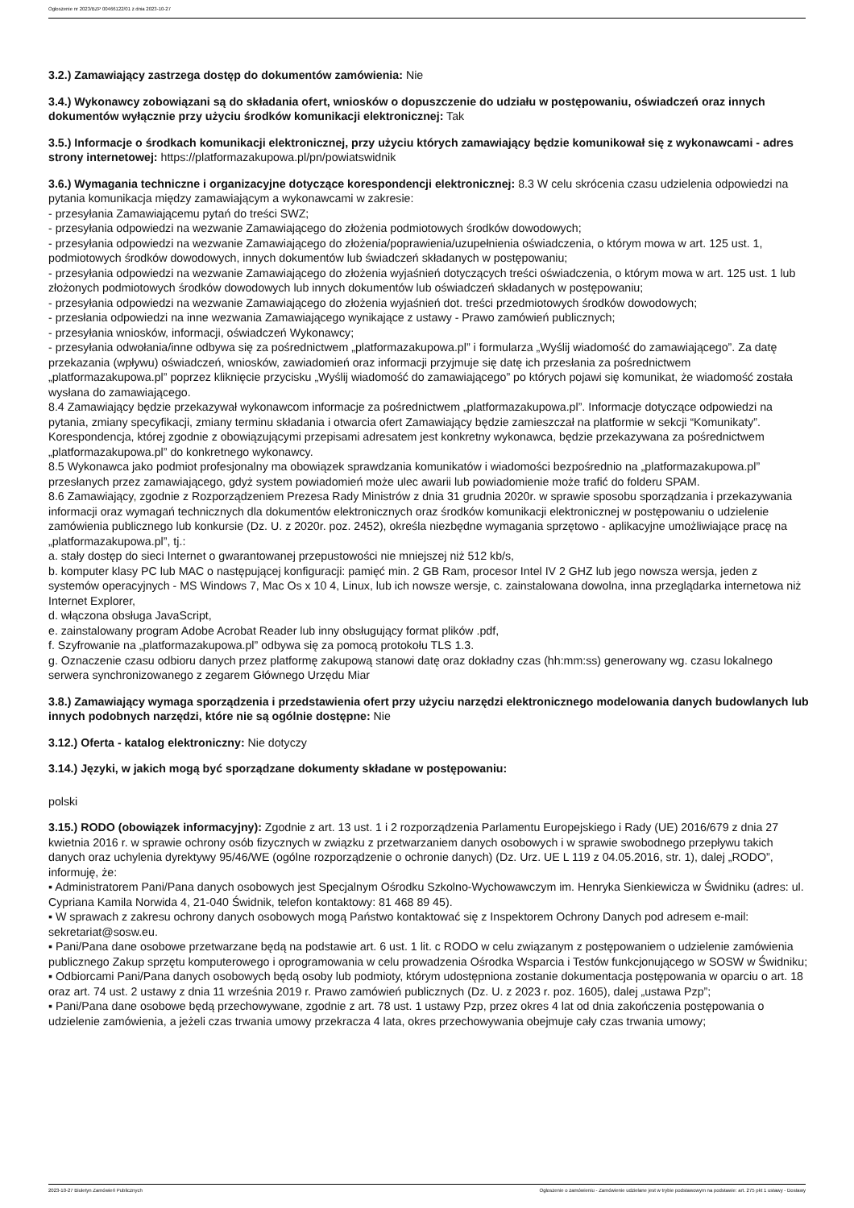Ogłoszenie nr 2023/BZP 00466122/01 z dnia 2023-10-27
3.2.) Zamawiający zastrzega dostęp do dokumentów zamówienia: Nie
3.4.) Wykonawcy zobowiązani są do składania ofert, wniosków o dopuszczenie do udziału w postępowaniu, oświadczeń oraz innych dokumentów wyłącznie przy użyciu środków komunikacji elektronicznej: Tak
3.5.) Informacje o środkach komunikacji elektronicznej, przy użyciu których zamawiający będzie komunikował się z wykonawcami - adres strony internetowej: https://platformazakupowa.pl/pn/powiatswidnik
3.6.) Wymagania techniczne i organizacyjne dotyczące korespondencji elektronicznej: 8.3 W celu skrócenia czasu udzielenia odpowiedzi na pytania komunikacja między zamawiającym a wykonawcami w zakresie:
- przesyłania Zamawiającemu pytań do treści SWZ;
- przesyłania odpowiedzi na wezwanie Zamawiającego do złożenia podmiotowych środków dowodowych;
- przesyłania odpowiedzi na wezwanie Zamawiającego do złożenia/poprawienia/uzupełnienia oświadczenia, o którym mowa w art. 125 ust. 1, podmiotowych środków dowodowych, innych dokumentów lub świadczeń składanych w postępowaniu;
- przesyłania odpowiedzi na wezwanie Zamawiającego do złożenia wyjaśnień dotyczących treści oświadczenia, o którym mowa w art. 125 ust. 1 lub złożonych podmiotowych środków dowodowych lub innych dokumentów lub oświadczeń składanych w postępowaniu;
- przesyłania odpowiedzi na wezwanie Zamawiającego do złożenia wyjaśnień dot. treści przedmiotowych środków dowodowych;
- przesłania odpowiedzi na inne wezwania Zamawiającego wynikające z ustawy - Prawo zamówień publicznych;
- przesyłania wniosków, informacji, oświadczeń Wykonawcy;
- przesyłania odwołania/inne odbywa się za pośrednictwem „platformazakupowa.pl” i formularza „Wyślij wiadomość do zamawiającego”. Za datę przekazania (wpływu) oświadczeń, wniosków, zawiadomień oraz informacji przyjmuje się datę ich przesłania za pośrednictwem „platformazakupowa.pl” poprzez kliknięcie przycisku „Wyślij wiadomość do zamawiającego” po których pojawi się komunikat, że wiadomość została wysłana do zamawiającego.
8.4 Zamawiający będzie przekazywał wykonawcom informacje za pośrednictwem „platformazakupowa.pl”. Informacje dotyczące odpowiedzi na pytania, zmiany specyfikacji, zmiany terminu składania i otwarcia ofert Zamawiający będzie zamieszczał na platformie w sekcji “Komunikaty”. Korespondencja, której zgodnie z obowiązującymi przepisami adresatem jest konkretny wykonawca, będzie przekazywana za pośrednictwem „platformazakupowa.pl” do konkretnego wykonawcy.
8.5 Wykonawca jako podmiot profesjonalny ma obowiązek sprawdzania komunikatów i wiadomości bezpośrednio na „platformazakupowa.pl” przesłanych przez zamawiającego, gdyż system powiadomień może ulec awarii lub powiadomienie może trafić do folderu SPAM.
8.6 Zamawiający, zgodnie z Rozporządzeniem Prezesa Rady Ministrów z dnia 31 grudnia 2020r. w sprawie sposobu sporządzania i przekazywania informacji oraz wymagań technicznych dla dokumentów elektronicznych oraz środków komunikacji elektronicznej w postępowaniu o udzielenie
zamówienia publicznego lub konkursie (Dz. U. z 2020r. poz. 2452), określa niezbędne wymagania sprzętowo - aplikacyjne umożliwiające pracę na „platformazakupowa.pl”, tj.:
a. stały dostęp do sieci Internet o gwarantowanej przepustowości nie mniejszej niż 512 kb/s,
b. komputer klasy PC lub MAC o następującej konfiguracji: pamięć min. 2 GB Ram, procesor Intel IV 2 GHZ lub jego nowsza wersja, jeden z systemów operacyjnych - MS Windows 7, Mac Os x 10 4, Linux, lub ich nowsze wersje, c. zainstalowana dowolna, inna przeglądarka internetowa niż Internet Explorer,
d. włączona obsługa JavaScript,
e. zainstalowany program Adobe Acrobat Reader lub inny obsługujący format plików .pdf,
f. Szyfrowanie na „platformazakupowa.pl” odbywa się za pomocą protokołu TLS 1.3.
g. Oznaczenie czasu odbioru danych przez platformę zakupową stanowi datę oraz dokładny czas (hh:mm:ss) generowany wg. czasu lokalnego serwera synchronizowanego z zegarem Głównego Urzędu Miar
3.8.) Zamawiający wymaga sporządzenia i przedstawienia ofert przy użyciu narzędzi elektronicznego modelowania danych budowlanych lub innych podobnych narzędzi, które nie są ogólnie dostępne: Nie
3.12.) Oferta - katalog elektroniczny: Nie dotyczy
3.14.) Języki, w jakich mogą być sporządzane dokumenty składane w postępowaniu:
polski
3.15.) RODO (obowiązek informacyjny): Zgodnie z art. 13 ust. 1 i 2 rozporządzenia Parlamentu Europejskiego i Rady (UE) 2016/679 z dnia 27 kwietnia 2016 r. w sprawie ochrony osób fizycznych w związku z przetwarzaniem danych osobowych i w sprawie swobodnego przepływu takich danych oraz uchylenia dyrektywy 95/46/WE (ogólne rozporządzenie o ochronie danych) (Dz. Urz. UE L 119 z 04.05.2016, str. 1), dalej „RODO”, informuję, że:
▪ Administratorem Pani/Pana danych osobowych jest Specjalnym Ośrodku Szkolno-Wychowawczym im. Henryka Sienkiewicza w Świdniku (adres: ul. Cypriana Kamila Norwida 4, 21-040 Świdnik, telefon kontaktowy: 81 468 89 45).
▪ W sprawach z zakresu ochrony danych osobowych mogą Państwo kontaktować się z Inspektorem Ochrony Danych pod adresem e-mail: sekretariat@sosw.eu.
▪ Pani/Pana dane osobowe przetwarzane będą na podstawie art. 6 ust. 1 lit. c RODO w celu związanym z postępowaniem o udzielenie zamówienia publicznego Zakup sprzętu komputerowego i oprogramowania w celu prowadzenia Ośrodka Wsparcia i Testów funkcjonującego w SOSW w Świdniku;
▪ Odbiorcami Pani/Pana danych osobowych będą osoby lub podmioty, którym udostępniona zostanie dokumentacja postępowania w oparciu o art. 18 oraz art. 74 ust. 2 ustawy z dnia 11 września 2019 r. Prawo zamówień publicznych (Dz. U. z 2023 r. poz. 1605), dalej „ustawa Pzp”;
▪ Pani/Pana dane osobowe będą przechowywane, zgodnie z art. 78 ust. 1 ustawy Pzp, przez okres 4 lat od dnia zakończenia postępowania o udzielenie zamówienia, a jeżeli czas trwania umowy przekracza 4 lata, okres przechowywania obejmuje cały czas trwania umowy;
2023-10-27 Biuletyn Zamówień Publicznych Ogłoszenie o zamówieniu - Zamówienie udzielane jest w trybie podstawowym na podstawie: art. 275 pkt 1 ustawy - Dostawy